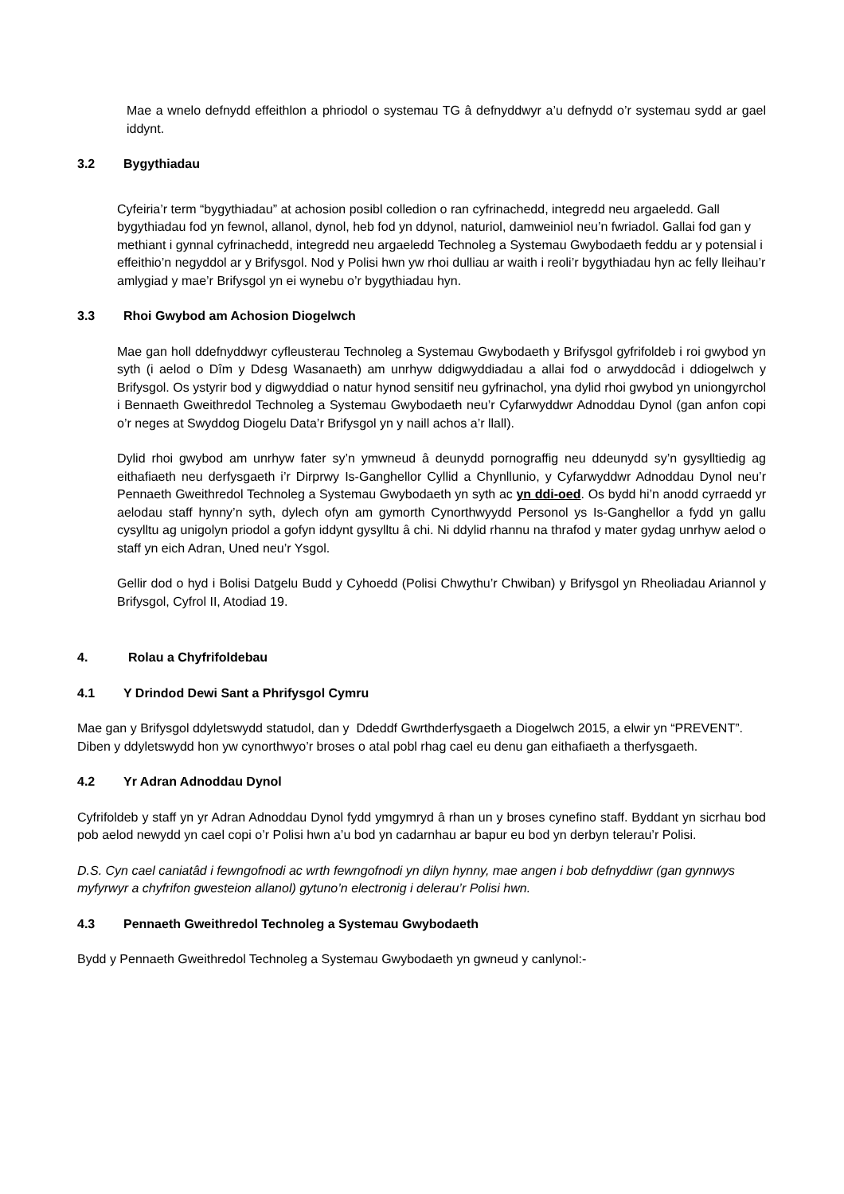Mae a wnelo defnydd effeithlon a phriodol o systemau TG â defnyddwyr a’u defnydd o’r systemau sydd ar gael iddynt.
3.2 Bygythiadau
Cyfeiria’r term “bygythiadau” at achosion posibl colledion o ran cyfrinachedd, integredd neu argaeledd. Gall bygythiadau fod yn fewnol, allanol, dynol, heb fod yn ddynol, naturiol, damweiniol neu’n fwriadol. Gallai fod gan y methiant i gynnal cyfrinachedd, integredd neu argaeledd Technoleg a Systemau Gwybodaeth feddu ar y potensial i effeithio’n negyddol ar y Brifysgol. Nod y Polisi hwn yw rhoi dulliau ar waith i reoli’r bygythiadau hyn ac felly lleihau’r amlygiad y mae’r Brifysgol yn ei wynebu o’r bygythiadau hyn.
3.3 Rhoi Gwybod am Achosion Diogelwch
Mae gan holl ddefnyddwyr cyfleusterau Technoleg a Systemau Gwybodaeth y Brifysgol gyfrifoldeb i roi gwybod yn syth (i aelod o Dîm y Ddesg Wasanaeth) am unrhyw ddigwyddiadau a allai fod o arwyddocâd i ddiogelwch y Brifysgol. Os ystyrir bod y digwyddiad o natur hynod sensitif neu gyfrinachol, yna dylid rhoi gwybod yn uniongyrchol i Bennaeth Gweithredol Technoleg a Systemau Gwybodaeth neu’r Cyfarwyddwr Adnoddau Dynol (gan anfon copi o’r neges at Swyddog Diogelu Data’r Brifysgol yn y naill achos a’r llall).
Dylid rhoi gwybod am unrhyw fater sy’n ymwneud â deunydd pornograffig neu ddeunydd sy’n gysylltiedig ag eithafiaeth neu derfysgaeth i’r Dirprwy Is-Ganghellor Cyllid a Chynllunio, y Cyfarwyddwr Adnoddau Dynol neu’r Pennaeth Gweithredol Technoleg a Systemau Gwybodaeth yn syth ac yn ddi-oed. Os bydd hi’n anodd cyrraedd yr aelodau staff hynny’n syth, dylech ofyn am gymorth Cynorthwyydd Personol ys Is-Ganghellor a fydd yn gallu cysylltu ag unigolyn priodol a gofyn iddynt gysylltu â chi. Ni ddylid rhannu na thrafod y mater gydag unrhyw aelod o staff yn eich Adran, Uned neu’r Ysgol.
Gellir dod o hyd i Bolisi Datgelu Budd y Cyhoedd (Polisi Chwythu’r Chwiban) y Brifysgol yn Rheoliadau Ariannol y Brifysgol, Cyfrol II, Atodiad 19.
4. Rolau a Chyfrifoldebau
4.1 Y Drindod Dewi Sant a Phrifysgol Cymru
Mae gan y Brifysgol ddyletswydd statudol, dan y Ddeddf Gwrthderfysgaeth a Diogelwch 2015, a elwir yn “PREVENT”. Diben y ddyletswydd hon yw cynorthwyo’r broses o atal pobl rhag cael eu denu gan eithafiaeth a therfysgaeth.
4.2 Yr Adran Adnoddau Dynol
Cyfrifoldeb y staff yn yr Adran Adnoddau Dynol fydd ymgymryd â rhan un y broses cynefino staff. Byddant yn sicrhau bod pob aelod newydd yn cael copi o’r Polisi hwn a’u bod yn cadarnhau ar bapur eu bod yn derbyn telerau’r Polisi.
D.S. Cyn cael caniatâd i fewngofnodi ac wrth fewngofnodi yn dilyn hynny, mae angen i bob defnyddiwr (gan gynnwys myfyrwyr a chyfrifon gwesteion allanol) gytuno’n electronig i delerau’r Polisi hwn.
4.3 Pennaeth Gweithredol Technoleg a Systemau Gwybodaeth
Bydd y Pennaeth Gweithredol Technoleg a Systemau Gwybodaeth yn gwneud y canlynol:-